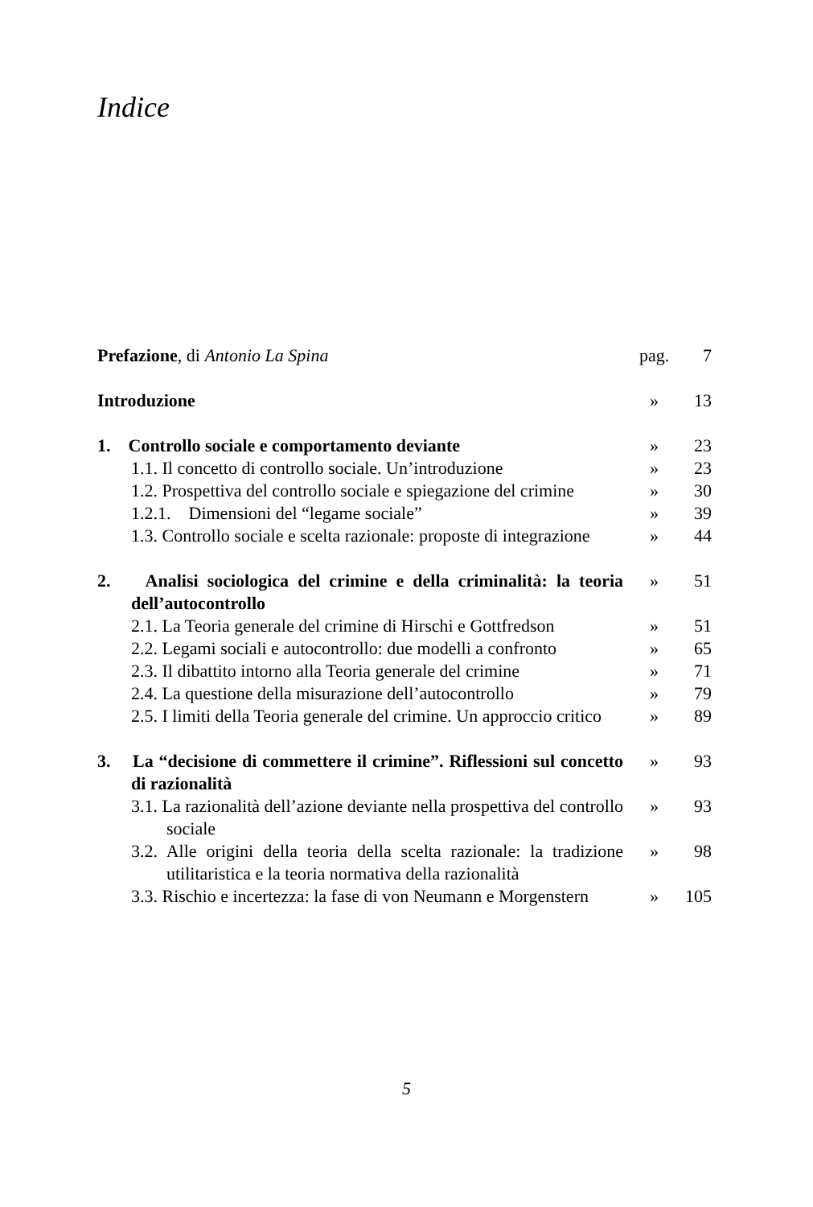Indice
| Prefazione , di Antonio La Spina | pag. | 7 |
| Introduzione | » | 13 |
| 1. Controllo sociale e comportamento deviante | » | 23 |
| 1.1. Il concetto di controllo sociale. Un’introduzione | » | 23 |
| 1.2. Prospettiva del controllo sociale e spiegazione del crimine | » | 30 |
| 1.2.1. Dimensioni del “legame sociale” | » | 39 |
| 1.3. Controllo sociale e scelta razionale: proposte di integrazione | » | 44 |
| 2. Analisi sociologica del crimine e della criminalità: la teoria dell’autocontrollo | » | 51 |
| 2.1. La Teoria generale del crimine di Hirschi e Gottfredson | » | 51 |
| 2.2. Legami sociali e autocontrollo: due modelli a confronto | » | 65 |
| 2.3. Il dibattito intorno alla Teoria generale del crimine | » | 71 |
| 2.4. La questione della misurazione dell’autocontrollo | » | 79 |
| 2.5. I limiti della Teoria generale del crimine. Un approccio critico | » | 89 |
| 3. La “decisione di commettere il crimine”. Riflessioni sul concetto di razionalità | » | 93 |
| 3.1. La razionalità dell’azione deviante nella prospettiva del controllo sociale | » | 93 |
| 3.2. Alle origini della teoria della scelta razionale: la tradizione utilitaristica e la teoria normativa della razionalità | » | 98 |
| 3.3. Rischio e incertezza: la fase di von Neumann e Morgenstern | » | 105 |
5